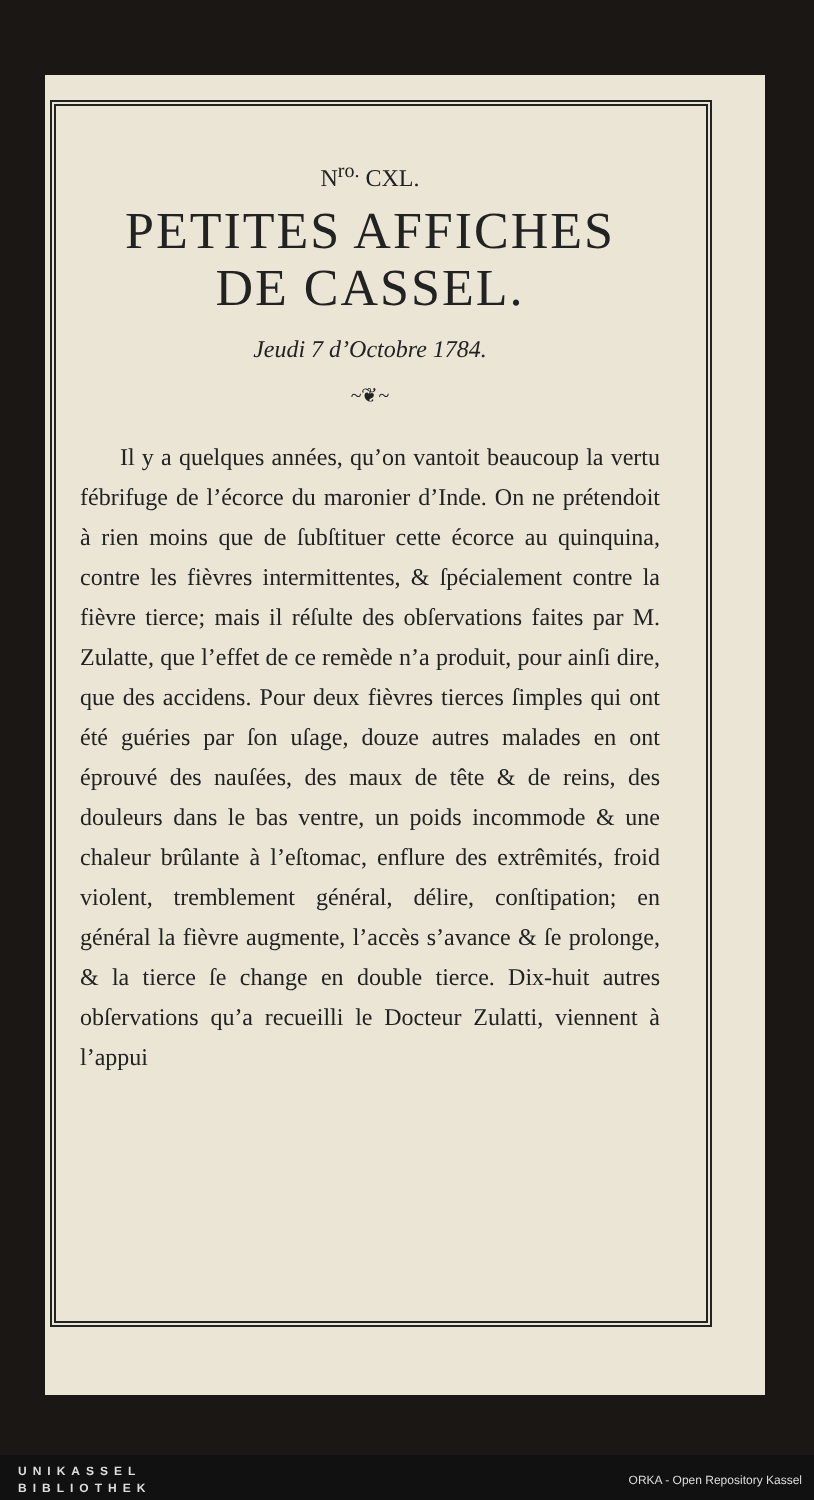N<sup>ro.</sup> CXL.
PETITES AFFICHES
DE CASSEL.
Jeudi 7 d’Octobre 1784.
~❦~
Il y a quelques années, qu’on vantoit beaucoup la vertu fébrifuge de l’écorce du maronier d’Inde. On ne prétendoit à rien moins que de ſubſtituer cette écorce au quinquina, contre les fièvres intermittentes, & ſpécialement contre la fièvre tierce; mais il réſulte des obſervations faites par M. Zulatte, que l’effet de ce remède n’a produit, pour ainſi dire, que des accidens. Pour deux fièvres tierces ſimples qui ont été guéries par ſon uſage, douze autres malades en ont éprouvé des nauſées, des maux de tête & de reins, des douleurs dans le bas ventre, un poids incommode & une chaleur brûlante à l’eſtomac, enflure des extrêmités, froid violent, tremblement général, délire, conſtipation; en général la fièvre augmente, l’accès s’avance & ſe prolonge, & la tierce ſe change en double tierce. Dix-huit autres obſervations qu’a recueilli le Docteur Zulatti, viennent à l’appui
UNIKASSEL
BIBLIOTHEK
ORKA - Open Repository Kassel